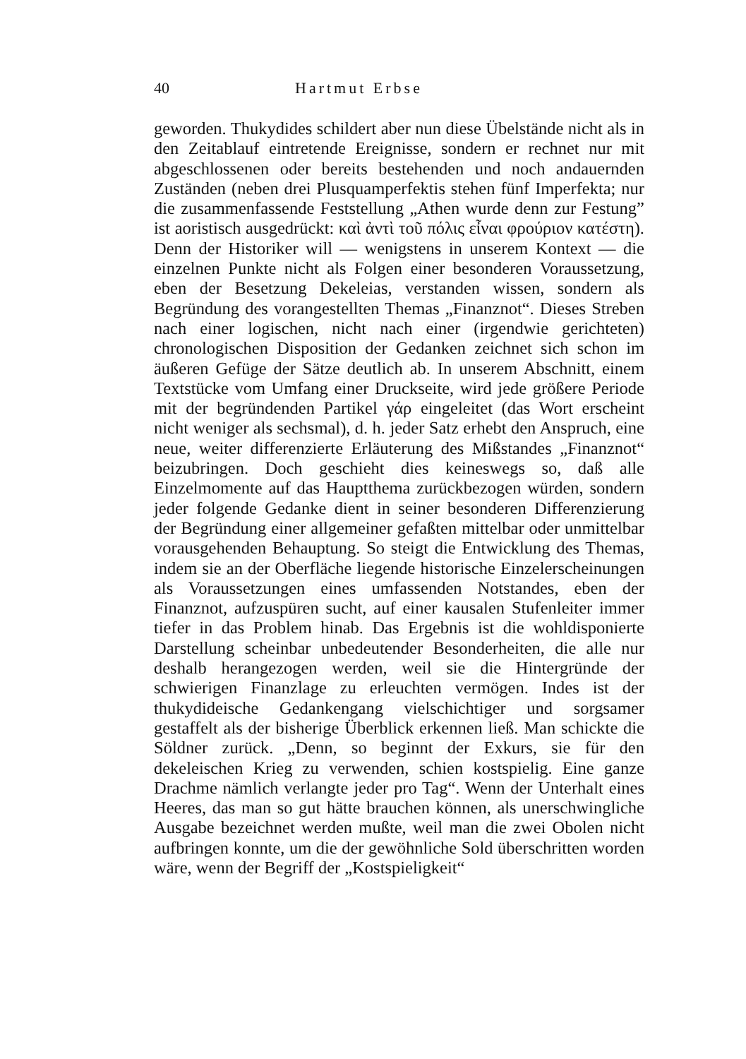40 Hartmut Erbse
geworden. Thukydides schildert aber nun diese Übelstände nicht als in den Zeitablauf eintretende Ereignisse, sondern er rechnet nur mit abgeschlossenen oder bereits bestehenden und noch andauernden Zuständen (neben drei Plusquamperfektis stehen fünf Imperfekta; nur die zusammenfassende Feststellung „Athen wurde denn zur Festung” ist aoristisch ausgedrückt: καὶ ἀντὶ τοῦ πόλις εἶναι φρούριον κατέστη). Denn der Historiker will — wenigstens in unserem Kontext — die einzelnen Punkte nicht als Folgen einer besonderen Voraussetzung, eben der Besetzung Dekeleias, verstanden wissen, sondern als Begründung des vorangestellten Themas „Finanznot“. Dieses Streben nach einer logischen, nicht nach einer (irgendwie gerichteten) chronologischen Disposition der Gedanken zeichnet sich schon im äußeren Gefüge der Sätze deutlich ab. In unserem Abschnitt, einem Textstücke vom Umfang einer Druckseite, wird jede größere Periode mit der begründenden Partikel γάρ eingeleitet (das Wort erscheint nicht weniger als sechsmal), d. h. jeder Satz erhebt den Anspruch, eine neue, weiter differenzierte Erläuterung des Mißstandes „Finanznot“ beizubringen. Doch geschieht dies keineswegs so, daß alle Einzelmomente auf das Hauptthema zurückbezogen würden, sondern jeder folgende Gedanke dient in seiner besonderen Differenzierung der Begründung einer allgemeiner gefaßten mittelbar oder unmittelbar vorausgehenden Behauptung. So steigt die Entwicklung des Themas, indem sie an der Oberfläche liegende historische Einzelerscheinungen als Voraussetzungen eines umfassenden Notstandes, eben der Finanznot, aufzuspüren sucht, auf einer kausalen Stufenleiter immer tiefer in das Problem hinab. Das Ergebnis ist die wohldisponierte Darstellung scheinbar unbedeutender Besonderheiten, die alle nur deshalb herangezogen werden, weil sie die Hintergründe der schwierigen Finanzlage zu erleuchten vermögen. Indes ist der thukydideische Gedankengang vielschichtiger und sorgsamer gestaffelt als der bisherige Überblick erkennen ließ. Man schickte die Söldner zurück. „Denn, so beginnt der Exkurs, sie für den dekeleischen Krieg zu verwenden, schien kostspielig. Eine ganze Drachme nämlich verlangte jeder pro Tag“. Wenn der Unterhalt eines Heeres, das man so gut hätte brauchen können, als unerschwingliche Ausgabe bezeichnet werden mußte, weil man die zwei Obolen nicht aufbringen konnte, um die der gewöhnliche Sold überschritten worden wäre, wenn der Begriff der „Kostspieligkeit“